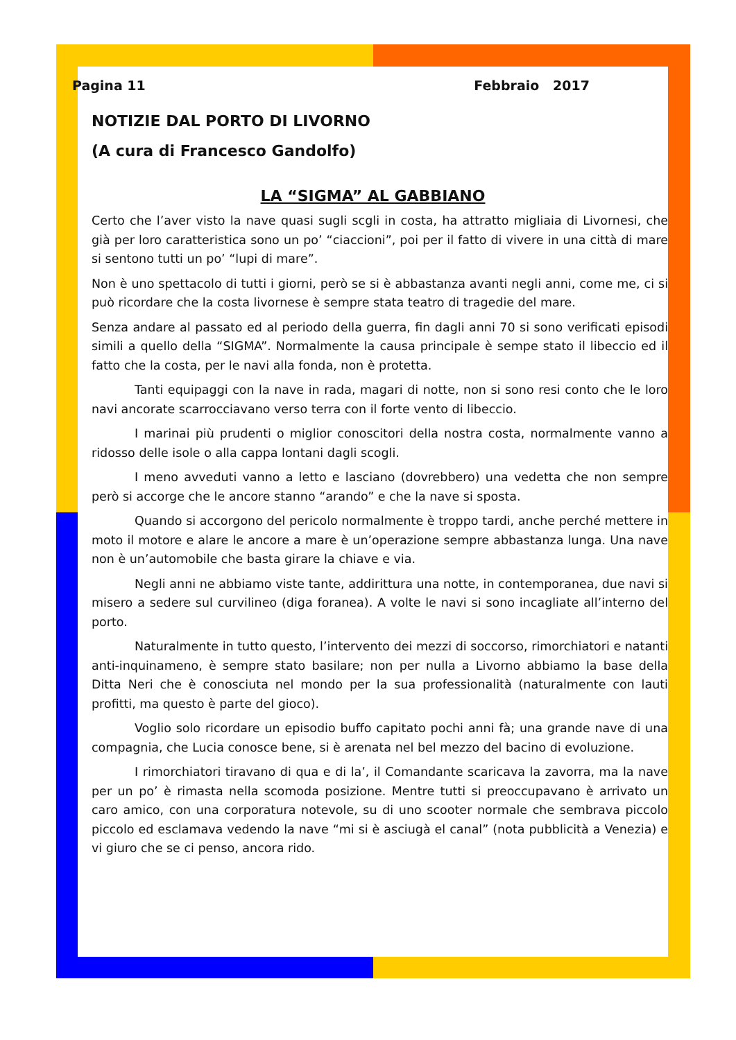Pagina 11 Febbraio 2017
NOTIZIE DAL PORTO DI LIVORNO
(A cura di Francesco Gandolfo)
LA “SIGMA” AL GABBIANO
Certo che l’aver visto la nave quasi sugli scgli in costa, ha attratto migliaia di Livornesi, che già per loro caratteristica sono un po’ “ciaccioni”, poi per il fatto di vivere in una città di mare si sentono tutti un po’ “lupi di mare”.
Non è uno spettacolo di tutti i giorni, però se si è abbastanza avanti negli anni, come me, ci si può ricordare che la costa livornese è sempre stata teatro di tragedie del mare.
Senza andare al passato ed al periodo della guerra, fin dagli anni 70 si sono verificati episodi simili a quello della “SIGMA”. Normalmente la causa principale è sempe stato il libeccio ed il fatto che la costa, per le navi alla fonda, non è protetta.
Tanti equipaggi con la nave in rada, magari di notte, non si sono resi conto che le loro navi ancorate scarrocciavano verso terra con il forte vento di libeccio.
I marinai più prudenti o miglior conoscitori della nostra costa, normalmente vanno a ridosso delle isole o alla cappa lontani dagli scogli.
I meno avveduti vanno a letto e lasciano (dovrebbero) una vedetta che non sempre però si accorge che le ancore stanno “arando” e che la nave si sposta.
Quando si accorgono del pericolo normalmente è troppo tardi, anche perché mettere in moto il motore e alare le ancore a mare è un’operazione sempre abbastanza lunga. Una nave non è un’automobile che basta girare la chiave e via.
Negli anni ne abbiamo viste tante, addirittura una notte, in contemporanea, due navi si misero a sedere sul curvilineo (diga foranea). A volte le navi si sono incagliate all’interno del porto.
Naturalmente in tutto questo, l’intervento dei mezzi di soccorso, rimorchiatori e natanti anti-inquinameno, è sempre stato basilare; non per nulla a Livorno abbiamo la base della Ditta Neri che è conosciuta nel mondo per la sua professionalità (naturalmente con lauti profitti, ma questo è parte del gioco).
Voglio solo ricordare un episodio buffo capitato pochi anni fà; una grande nave di una compagnia, che Lucia conosce bene, si è arenata nel bel mezzo del bacino di evoluzione.
I rimorchiatori tiravano di qua e di la’, il Comandante scaricava la zavorra, ma la nave per un po’ è rimasta nella scomoda posizione. Mentre tutti si preoccupavano è arrivato un caro amico, con una corporatura notevole, su di uno scooter normale che sembrava piccolo piccolo ed esclamava vedendo la nave “mi si è asciugà el canal” (nota pubblicità a Venezia) e vi giuro che se ci penso, ancora rido.